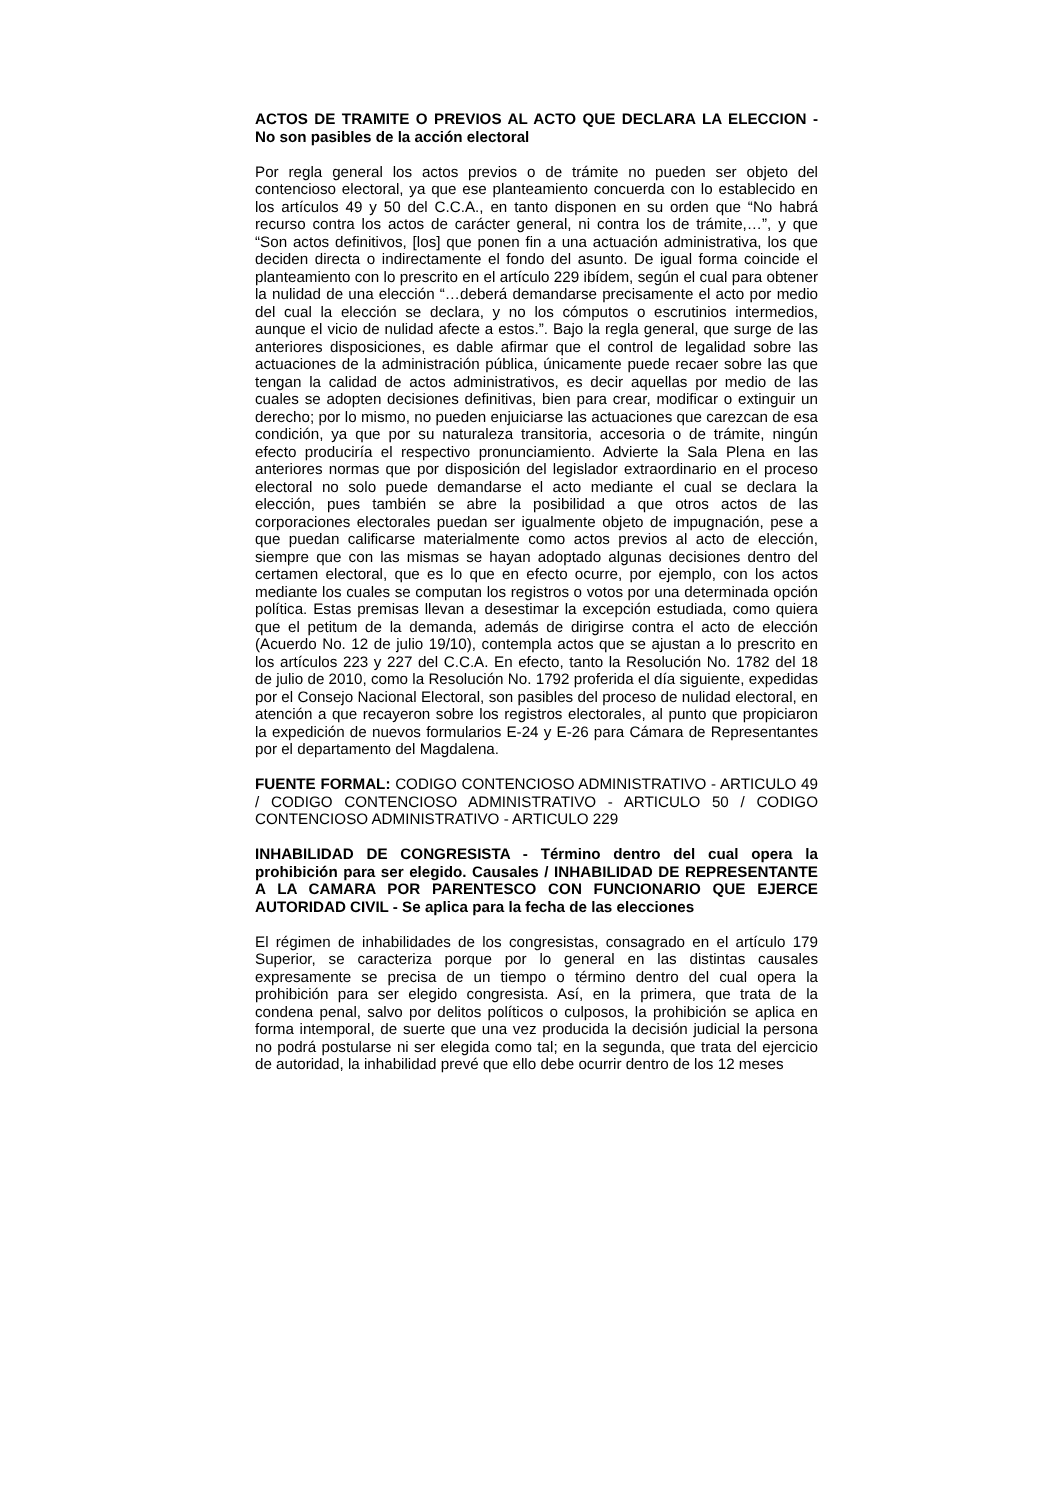ACTOS DE TRAMITE O PREVIOS AL ACTO QUE DECLARA LA ELECCION - No son pasibles de la acción electoral
Por regla general los actos previos o de trámite no pueden ser objeto del contencioso electoral, ya que ese planteamiento concuerda con lo establecido en los artículos 49 y 50 del C.C.A., en tanto disponen en su orden que “No habrá recurso contra los actos de carácter general, ni contra los de trámite,…”, y que “Son actos definitivos, [los] que ponen fin a una actuación administrativa, los que deciden directa o indirectamente el fondo del asunto. De igual forma coincide el planteamiento con lo prescrito en el artículo 229 ibídem, según el cual para obtener la nulidad de una elección “…deberá demandarse precisamente el acto por medio del cual la elección se declara, y no los cómputos o escrutinios intermedios, aunque el vicio de nulidad afecte a estos.”. Bajo la regla general, que surge de las anteriores disposiciones, es dable afirmar que el control de legalidad sobre las actuaciones de la administración pública, únicamente puede recaer sobre las que tengan la calidad de actos administrativos, es decir aquellas por medio de las cuales se adopten decisiones definitivas, bien para crear, modificar o extinguir un derecho; por lo mismo, no pueden enjuiciarse las actuaciones que carezcan de esa condición, ya que por su naturaleza transitoria, accesoria o de trámite, ningún efecto produciría el respectivo pronunciamiento. Advierte la Sala Plena en las anteriores normas que por disposición del legislador extraordinario en el proceso electoral no solo puede demandarse el acto mediante el cual se declara la elección, pues también se abre la posibilidad a que otros actos de las corporaciones electorales puedan ser igualmente objeto de impugnación, pese a que puedan calificarse materialmente como actos previos al acto de elección, siempre que con las mismas se hayan adoptado algunas decisiones dentro del certamen electoral, que es lo que en efecto ocurre, por ejemplo, con los actos mediante los cuales se computan los registros o votos por una determinada opción política. Estas premisas llevan a desestimar la excepción estudiada, como quiera que el petitum de la demanda, además de dirigirse contra el acto de elección (Acuerdo No. 12 de julio 19/10), contempla actos que se ajustan a lo prescrito en los artículos 223 y 227 del C.C.A. En efecto, tanto la Resolución No. 1782 del 18 de julio de 2010, como la Resolución No. 1792 proferida el día siguiente, expedidas por el Consejo Nacional Electoral, son pasibles del proceso de nulidad electoral, en atención a que recayeron sobre los registros electorales, al punto que propiciaron la expedición de nuevos formularios E-24 y E-26 para Cámara de Representantes por el departamento del Magdalena.
FUENTE FORMAL: CODIGO CONTENCIOSO ADMINISTRATIVO - ARTICULO 49 / CODIGO CONTENCIOSO ADMINISTRATIVO - ARTICULO 50 / CODIGO CONTENCIOSO ADMINISTRATIVO - ARTICULO 229
INHABILIDAD DE CONGRESISTA - Término dentro del cual opera la prohibición para ser elegido. Causales / INHABILIDAD DE REPRESENTANTE A LA CAMARA POR PARENTESCO CON FUNCIONARIO QUE EJERCE AUTORIDAD CIVIL - Se aplica para la fecha de las elecciones
El régimen de inhabilidades de los congresistas, consagrado en el artículo 179 Superior, se caracteriza porque por lo general en las distintas causales expresamente se precisa de un tiempo o término dentro del cual opera la prohibición para ser elegido congresista. Así, en la primera, que trata de la condena penal, salvo por delitos políticos o culposos, la prohibición se aplica en forma intemporal, de suerte que una vez producida la decisión judicial la persona no podrá postularse ni ser elegida como tal; en la segunda, que trata del ejercicio de autoridad, la inhabilidad prevé que ello debe ocurrir dentro de los 12 meses